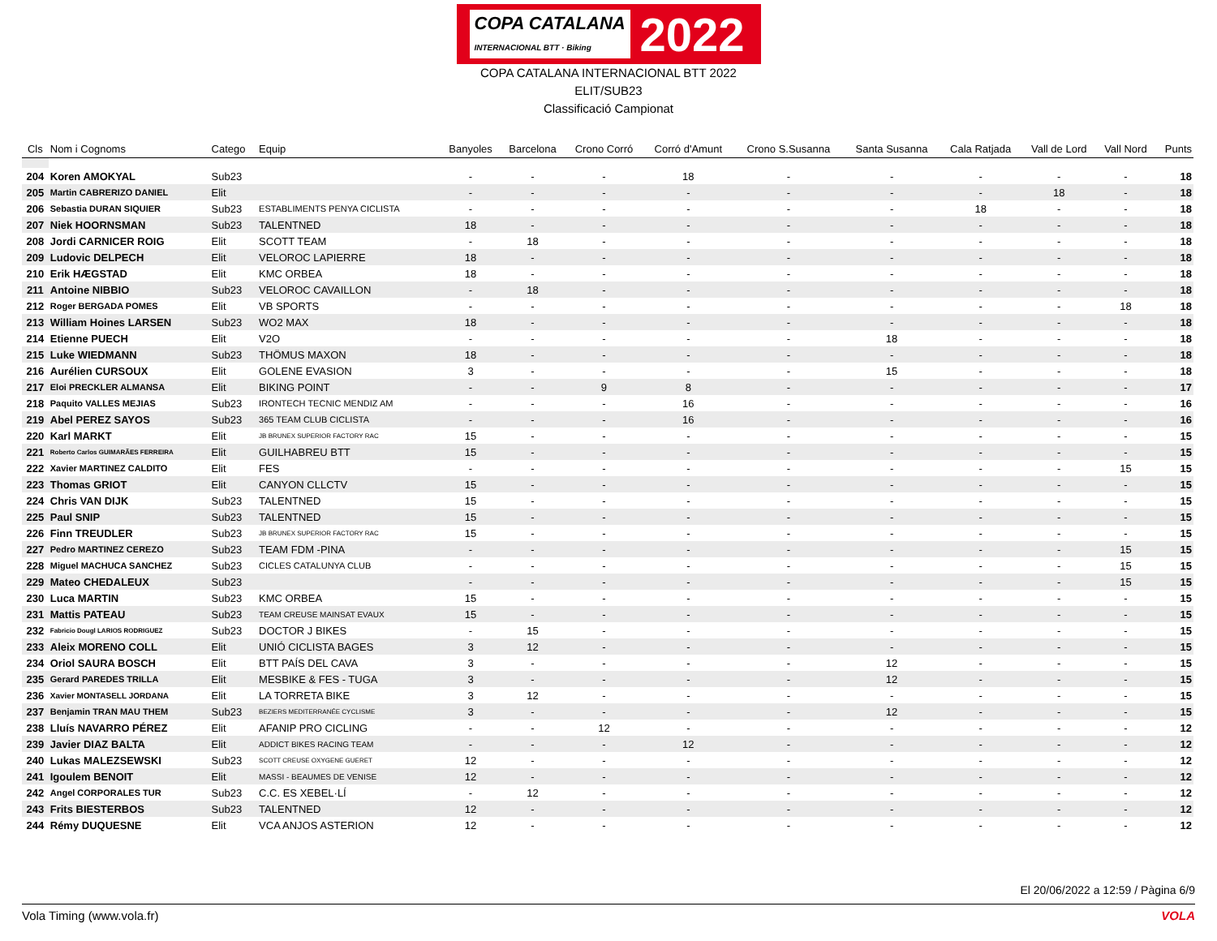COPA CATALANA
INTERNACIONAL BTT · Biking 2022
COPA CATALANA INTERNACIONAL BTT 2022
ELIT/SUB23
Classificació Campionat
| Cls | Nom i Cognoms | Catego | Equip | Banyoles | Barcelona | Crono Corró | Corró d'Amunt | Crono S.Susanna | Santa Susanna | Cala Ratjada | Vall de Lord | Vall Nord | Punts |
| --- | --- | --- | --- | --- | --- | --- | --- | --- | --- | --- | --- | --- | --- |
| 204 | Koren AMOKYAL | Sub23 | | - | - | - | 18 | - | - | - | - | - | 18 |
| 205 | Martin CABRERIZO DANIEL | Elit | | - | - | - | - | - | - | - | 18 | - | 18 |
| 206 | Sebastia DURAN SIQUIER | Sub23 | ESTABLIMENTS PENYA CICLISTA | - | - | - | - | - | - | 18 | - | - | 18 |
| 207 | Niek HOORNSMAN | Sub23 | TALENTNED | 18 | - | - | - | - | - | - | - | - | 18 |
| 208 | Jordi CARNICER ROIG | Elit | SCOTT TEAM | - | 18 | - | - | - | - | - | - | - | 18 |
| 209 | Ludovic DELPECH | Elit | VELOROC LAPIERRE | 18 | - | - | - | - | - | - | - | - | 18 |
| 210 | Erik HÆGSTAD | Elit | KMC ORBEA | 18 | - | - | - | - | - | - | - | - | 18 |
| 211 | Antoine NIBBIO | Sub23 | VELOROC CAVAILLON | - | 18 | - | - | - | - | - | - | - | 18 |
| 212 | Roger BERGADA POMES | Elit | VB SPORTS | - | - | - | - | - | - | - | - | 18 | 18 |
| 213 | William Hoines LARSEN | Sub23 | WO2 MAX | 18 | - | - | - | - | - | - | - | - | 18 |
| 214 | Etienne PUECH | Elit | V2O | - | - | - | - | - | 18 | - | - | - | 18 |
| 215 | Luke WIEDMANN | Sub23 | THÖMUS MAXON | 18 | - | - | - | - | - | - | - | - | 18 |
| 216 | Aurélien CURSOUX | Elit | GOLENE EVASION | 3 | - | - | - | - | 15 | - | - | - | 18 |
| 217 | Eloi PRECKLER ALMANSA | Elit | BIKING POINT | - | - | 9 | 8 | - | - | - | - | - | 17 |
| 218 | Paquito VALLES MEJIAS | Sub23 | IRONTECH TECNIC MENDIZ AM | - | - | - | 16 | - | - | - | - | - | 16 |
| 219 | Abel PEREZ SAYOS | Sub23 | 365 TEAM CLUB CICLISTA | - | - | - | 16 | - | - | - | - | - | 16 |
| 220 | Karl MARKT | Elit | JB BRUNEX SUPERIOR FACTORY RAC | 15 | - | - | - | - | - | - | - | - | 15 |
| 221 | Roberto Carlos GUIMARÃES FERREIRA | Elit | GUILHABREU BTT | 15 | - | - | - | - | - | - | - | - | 15 |
| 222 | Xavier MARTINEZ CALDITO | Elit | FES | - | - | - | - | - | - | - | - | 15 | 15 |
| 223 | Thomas GRIOT | Elit | CANYON CLLCTV | 15 | - | - | - | - | - | - | - | - | 15 |
| 224 | Chris VAN DIJK | Sub23 | TALENTNED | 15 | - | - | - | - | - | - | - | - | 15 |
| 225 | Paul SNIP | Sub23 | TALENTNED | 15 | - | - | - | - | - | - | - | - | 15 |
| 226 | Finn TREUDLER | Sub23 | JB BRUNEX SUPERIOR FACTORY RAC | 15 | - | - | - | - | - | - | - | - | 15 |
| 227 | Pedro MARTINEZ CEREZO | Sub23 | TEAM FDM -PINA | - | - | - | - | - | - | - | - | 15 | 15 |
| 228 | Miguel MACHUCA SANCHEZ | Sub23 | CICLES CATALUNYA CLUB | - | - | - | - | - | - | - | - | 15 | 15 |
| 229 | Mateo CHEDALEUX | Sub23 | | - | - | - | - | - | - | - | - | 15 | 15 |
| 230 | Luca MARTIN | Sub23 | KMC ORBEA | 15 | - | - | - | - | - | - | - | - | 15 |
| 231 | Mattis PATEAU | Sub23 | TEAM CREUSE MAINSAT EVAUX | 15 | - | - | - | - | - | - | - | - | 15 |
| 232 | Fabricio Dougl LARIOS RODRIGUEZ | Sub23 | DOCTOR J BIKES | - | 15 | - | - | - | - | - | - | - | 15 |
| 233 | Aleix MORENO COLL | Elit | UNIÓ CICLISTA BAGES | 3 | 12 | - | - | - | - | - | - | - | 15 |
| 234 | Oriol SAURA BOSCH | Elit | BTT PAÍS DEL CAVA | 3 | - | - | - | - | 12 | - | - | - | 15 |
| 235 | Gerard PAREDES TRILLA | Elit | MESBIKE & FES - TUGA | 3 | - | - | - | - | 12 | - | - | - | 15 |
| 236 | Xavier MONTASELL JORDANA | Elit | LA TORRETA BIKE | 3 | 12 | - | - | - | - | - | - | - | 15 |
| 237 | Benjamin TRAN MAU THEM | Sub23 | BEZIERS MEDITERRANÉE CYCLISME | 3 | - | - | - | - | 12 | - | - | - | 15 |
| 238 | Lluís NAVARRO PÉREZ | Elit | AFANIP PRO CICLING | - | - | 12 | - | - | - | - | - | - | 12 |
| 239 | Javier DIAZ BALTA | Elit | ADDICT BIKES RACING TEAM | - | - | - | 12 | - | - | - | - | - | 12 |
| 240 | Lukas MALEZSEWSKI | Sub23 | SCOTT CREUSE OXYGENE GUERET | 12 | - | - | - | - | - | - | - | - | 12 |
| 241 | Igoulem BENOIT | Elit | MASSI - BEAUMES DE VENISE | 12 | - | - | - | - | - | - | - | - | 12 |
| 242 | Angel CORPORALES TUR | Sub23 | C.C. ES XEBEL·LÍ | - | 12 | - | - | - | - | - | - | - | 12 |
| 243 | Frits BIESTERBOS | Sub23 | TALENTNED | 12 | - | - | - | - | - | - | - | - | 12 |
| 244 | Rémy DUQUESNE | Elit | VCA ANJOS ASTERION | 12 | - | - | - | - | - | - | - | - | 12 |
El 20/06/2022 a 12:59 / Pàgina 6/9
Vola Timing (www.vola.fr) VOLA